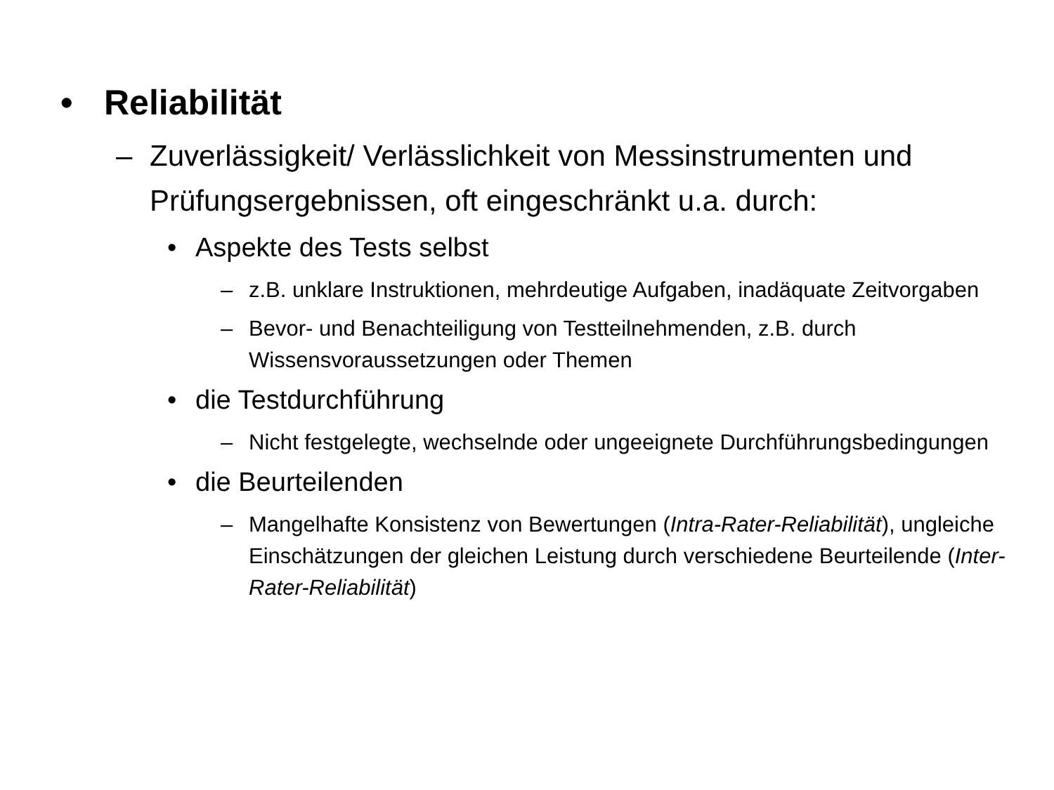• Reliabilität
– Zuverlässigkeit/ Verlässlichkeit von Messinstrumenten und Prüfungsergebnissen, oft eingeschränkt u.a. durch:
• Aspekte des Tests selbst
– z.B. unklare Instruktionen, mehrdeutige Aufgaben, inadäquate Zeitvorgaben
– Bevor- und Benachteiligung von Testteilnehmenden, z.B. durch Wissensvoraussetzungen oder Themen
• die Testdurchführung
– Nicht festgelegte, wechselnde oder ungeeignete Durchführungsbedingungen
• die Beurteilenden
– Mangelhafte Konsistenz von Bewertungen (Intra-Rater-Reliabilität), ungleiche Einschätzungen der gleichen Leistung durch verschiedene Beurteilende (Inter-Rater-Reliabilität)